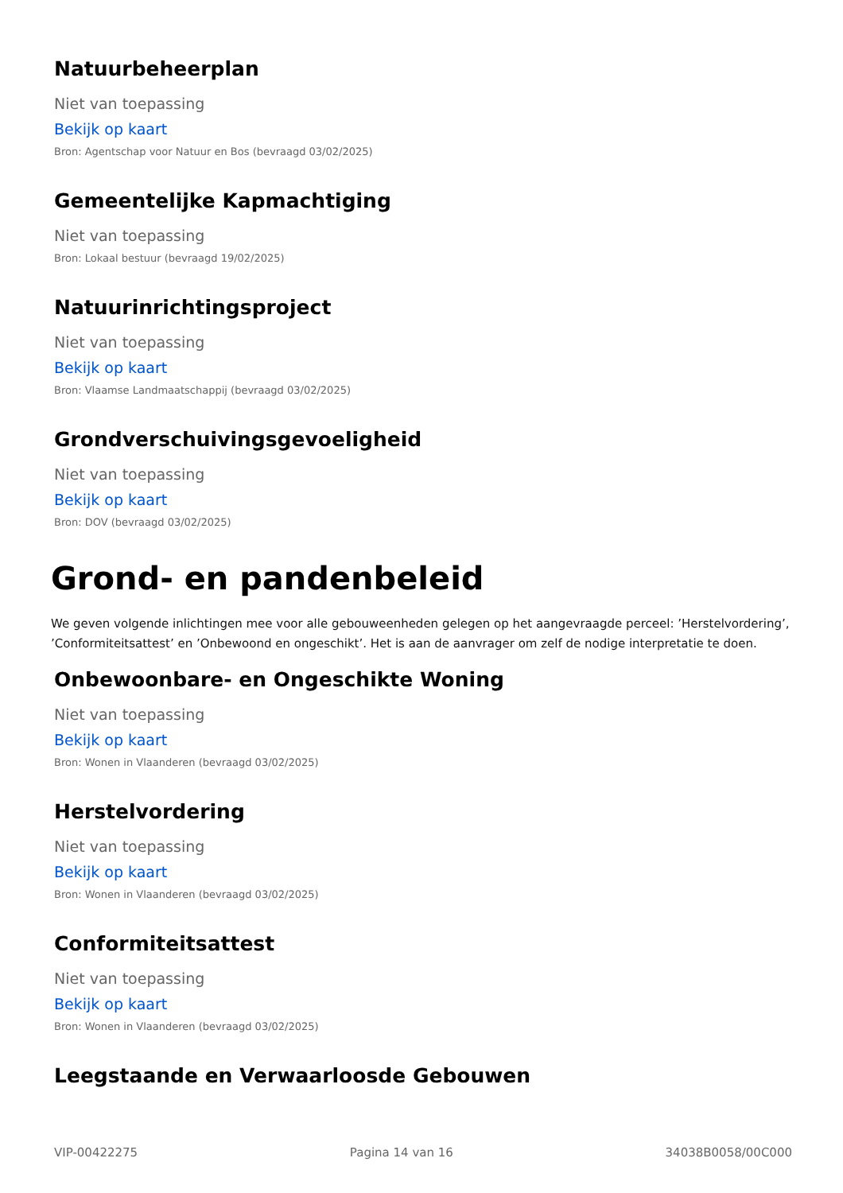Natuurbeheerplan
Niet van toepassing
Bekijk op kaart
Bron: Agentschap voor Natuur en Bos (bevraagd 03/02/2025)
Gemeentelijke Kapmachtiging
Niet van toepassing
Bron: Lokaal bestuur (bevraagd 19/02/2025)
Natuurinrichtingsproject
Niet van toepassing
Bekijk op kaart
Bron: Vlaamse Landmaatschappij (bevraagd 03/02/2025)
Grondverschuivingsgevoeligheid
Niet van toepassing
Bekijk op kaart
Bron: DOV (bevraagd 03/02/2025)
Grond- en pandenbeleid
We geven volgende inlichtingen mee voor alle gebouweenheden gelegen op het aangevraagde perceel: ’Herstelvordering’, ’Conformiteitsattest’ en ’Onbewoond en ongeschikt’. Het is aan de aanvrager om zelf de nodige interpretatie te doen.
Onbewoonbare- en Ongeschikte Woning
Niet van toepassing
Bekijk op kaart
Bron: Wonen in Vlaanderen (bevraagd 03/02/2025)
Herstelvordering
Niet van toepassing
Bekijk op kaart
Bron: Wonen in Vlaanderen (bevraagd 03/02/2025)
Conformiteitsattest
Niet van toepassing
Bekijk op kaart
Bron: Wonen in Vlaanderen (bevraagd 03/02/2025)
Leegstaande en Verwaarloosde Gebouwen
VIP-00422275 Pagina 14 van 16 34038B0058/00C000